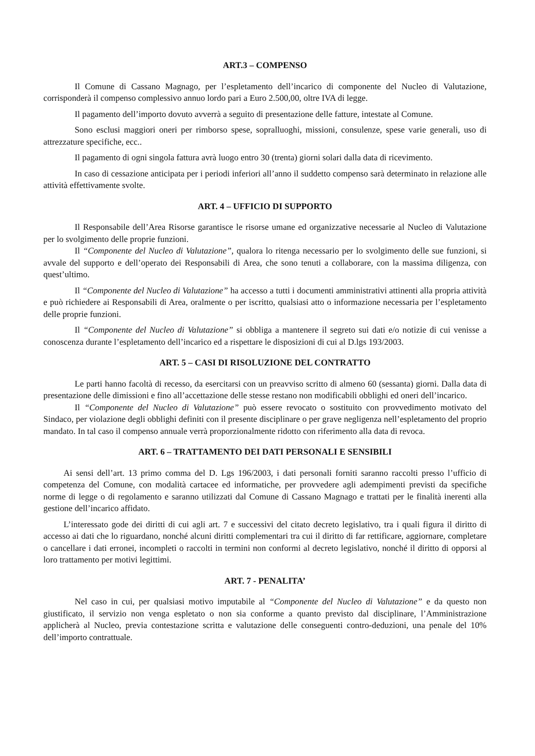ART.3 – COMPENSO
Il Comune di Cassano Magnago, per l’espletamento dell’incarico di componente del Nucleo di Valutazione, corrisponderà il compenso complessivo annuo lordo pari a Euro 2.500,00, oltre IVA di legge.
Il pagamento dell’importo dovuto avverrà a seguito di presentazione delle fatture, intestate al Comune.
Sono esclusi maggiori oneri per rimborso spese, sopralluoghi, missioni, consulenze, spese varie generali, uso di attrezzature specifiche, ecc..
Il pagamento di ogni singola fattura avrà luogo entro 30 (trenta) giorni solari dalla data di ricevimento.
In caso di cessazione anticipata per i periodi inferiori all’anno il suddetto compenso sarà determinato in relazione alle attività effettivamente svolte.
ART. 4 – UFFICIO DI SUPPORTO
Il Responsabile dell’Area Risorse garantisce le risorse umane ed organizzative necessarie al Nucleo di Valutazione per lo svolgimento delle proprie funzioni.
Il “Componente del Nucleo di Valutazione”, qualora lo ritenga necessario per lo svolgimento delle sue funzioni, si avvale del supporto e dell’operato dei Responsabili di Area, che sono tenuti a collaborare, con la massima diligenza, con quest’ultimo.
Il “Componente del Nucleo di Valutazione” ha accesso a tutti i documenti amministrativi attinenti alla propria attività e può richiedere ai Responsabili di Area, oralmente o per iscritto, qualsiasi atto o informazione necessaria per l’espletamento delle proprie funzioni.
Il “Componente del Nucleo di Valutazione” si obbliga a mantenere il segreto sui dati e/o notizie di cui venisse a conoscenza durante l’espletamento dell’incarico ed a rispettare le disposizioni di cui al D.lgs 193/2003.
ART. 5 – CASI DI RISOLUZIONE DEL CONTRATTO
Le parti hanno facoltà di recesso, da esercitarsi con un preavviso scritto di almeno 60 (sessanta) giorni. Dalla data di presentazione delle dimissioni e fino all’accettazione delle stesse restano non modificabili obblighi ed oneri dell’incarico.
Il “Componente del Nucleo di Valutazione” può essere revocato o sostituito con provvedimento motivato del Sindaco, per violazione degli obblighi definiti con il presente disciplinare o per grave negligenza nell’espletamento del proprio mandato. In tal caso il compenso annuale verrà proporzionalmente ridotto con riferimento alla data di revoca.
ART. 6 – TRATTAMENTO DEI DATI PERSONALI E SENSIBILI
Ai sensi dell’art. 13 primo comma del D. Lgs 196/2003, i dati personali forniti saranno raccolti presso l’ufficio di competenza del Comune, con modalità cartacee ed informatiche, per provvedere agli adempimenti previsti da specifiche norme di legge o di regolamento e saranno utilizzati dal Comune di Cassano Magnago e trattati per le finalità inerenti alla gestione dell’incarico affidato.
L’interessato gode dei diritti di cui agli art. 7 e successivi del citato decreto legislativo, tra i quali figura il diritto di accesso ai dati che lo riguardano, nonché alcuni diritti complementari tra cui il diritto di far rettificare, aggiornare, completare o cancellare i dati erronei, incompleti o raccolti in termini non conformi al decreto legislativo, nonché il diritto di opporsi al loro trattamento per motivi legittimi.
ART. 7 - PENALITA’
Nel caso in cui, per qualsiasi motivo imputabile al “Componente del Nucleo di Valutazione” e da questo non giustificato, il servizio non venga espletato o non sia conforme a quanto previsto dal disciplinare, l’Amministrazione applicherà al Nucleo, previa contestazione scritta e valutazione delle conseguenti contro-deduzioni, una penale del 10% dell’importo contrattuale.